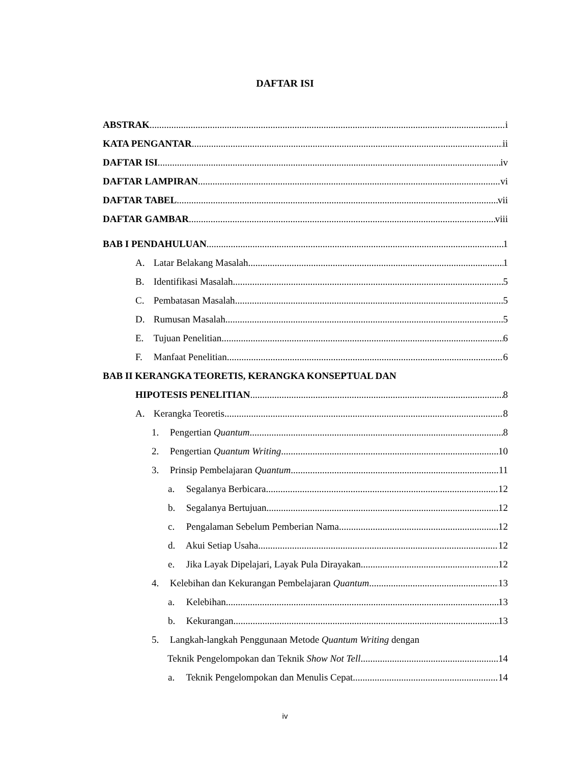DAFTAR ISI
ABSTRAK i
KATA PENGANTAR ii
DAFTAR ISI iv
DAFTAR LAMPIRAN vi
DAFTAR TABEL vii
DAFTAR GAMBAR viii
BAB I PENDAHULUAN 1
A. Latar Belakang Masalah 1
B. Identifikasi Masalah 5
C. Pembatasan Masalah 5
D. Rumusan Masalah 5
E. Tujuan Penelitian 6
F. Manfaat Penelitian 6
BAB II KERANGKA TEORETIS, KERANGKA KONSEPTUAL DAN
HIPOTESIS PENELITIAN 8
A. Kerangka Teoretis 8
1. Pengertian Quantum 8
2. Pengertian Quantum Writing 10
3. Prinsip Pembelajaran Quantum 11
a. Segalanya Berbicara 12
b. Segalanya Bertujuan 12
c. Pengalaman Sebelum Pemberian Nama 12
d. Akui Setiap Usaha 12
e. Jika Layak Dipelajari, Layak Pula Dirayakan 12
4. Kelebihan dan Kekurangan Pembelajaran Quantum 13
a. Kelebihan 13
b. Kekurangan 13
5. Langkah-langkah Penggunaan Metode Quantum Writing dengan
Teknik Pengelompokan dan Teknik Show Not Tell 14
a. Teknik Pengelompokan dan Menulis Cepat 14
iv